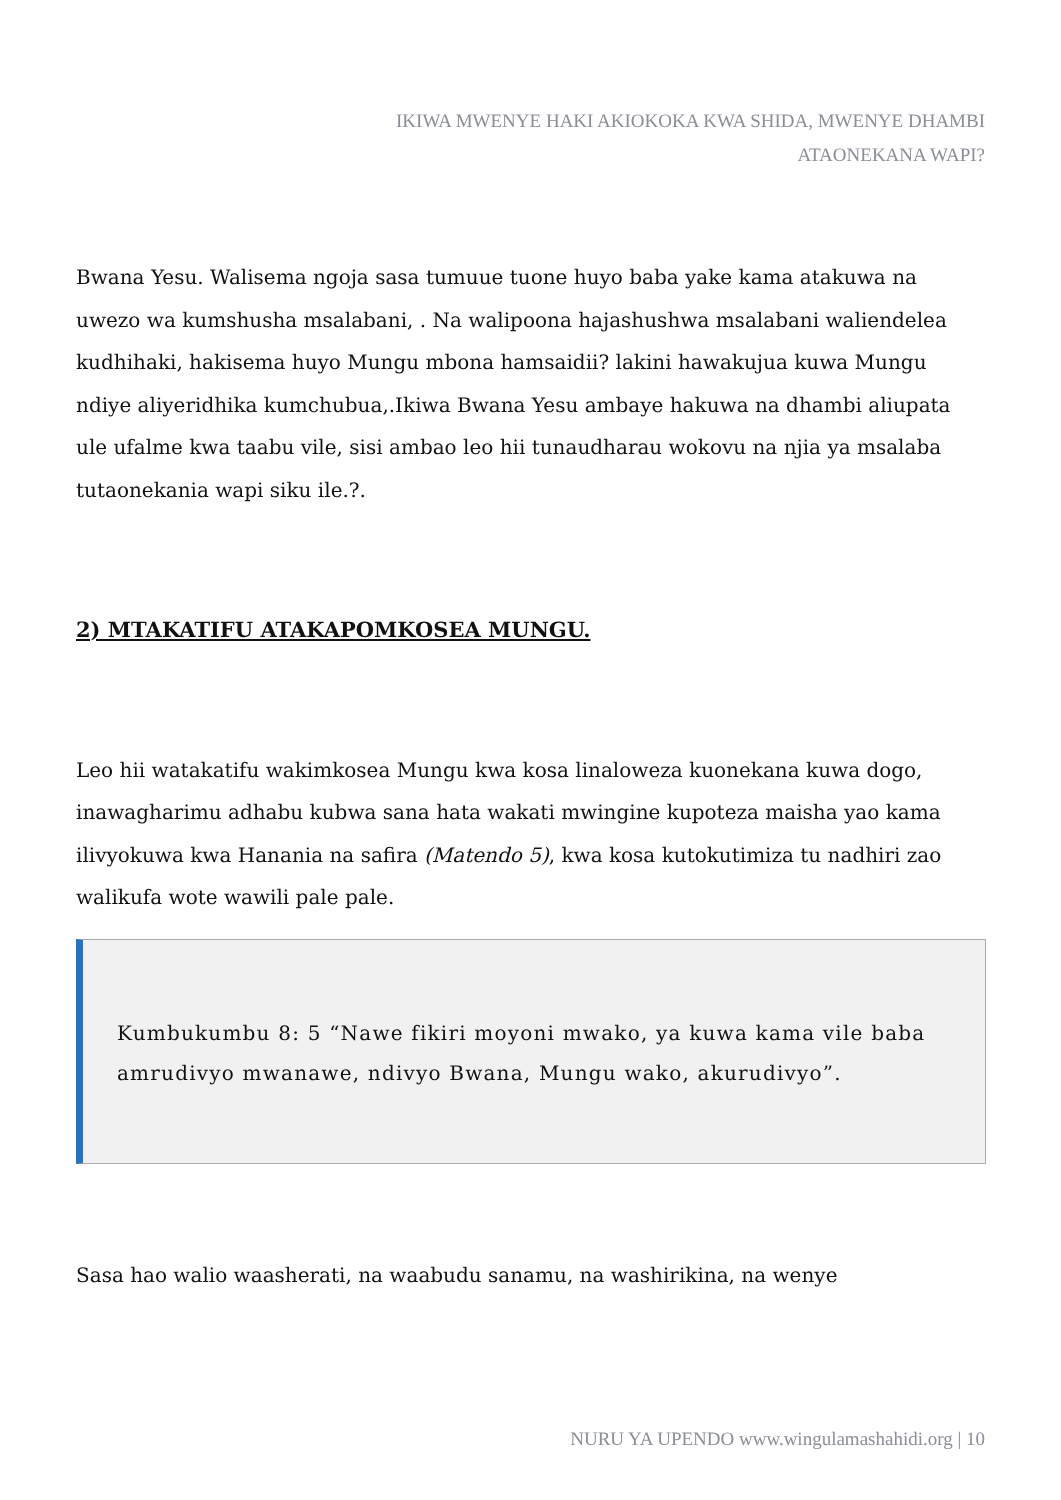IKIWA MWENYE HAKI AKIOKOKA KWA SHIDA, MWENYE DHAMBI ATAONEKANA WAPI?
Bwana Yesu. Walisema ngoja sasa tumuue tuone huyo baba yake kama atakuwa na uwezo wa kumshusha msalabani, . Na walipoona hajashushwa msalabani waliendelea kudhihaki, hakisema huyo Mungu mbona hamsaidii? lakini hawakujua kuwa Mungu ndiye aliyeridhika kumchubua,.Ikiwa Bwana Yesu ambaye hakuwa na dhambi aliupata ule ufalme kwa taabu vile, sisi ambao leo hii tunaudharau wokovu na njia ya msalaba tutaonekania wapi siku ile.?.
2) MTAKATIFU ATAKAPOMKOSEA MUNGU.
Leo hii watakatifu wakimkosea Mungu kwa kosa linaloweza kuonekana kuwa dogo, inawagharimu adhabu kubwa sana hata wakati mwingine kupoteza maisha yao kama ilivyokuwa kwa Hanania na safira (Matendo 5), kwa kosa kutokutimiza tu nadhiri zao walikufa wote wawili pale pale.
Kumbukumbu 8: 5 “Nawe fikiri moyoni mwako, ya kuwa kama vile baba amrudivyo mwanawe, ndivyo Bwana, Mungu wako, akurudivyo”.
Sasa hao walio waasherati, na waabudu sanamu, na washirikina, na wenye
NURU YA UPENDO www.wingulamashahidi.org | 10